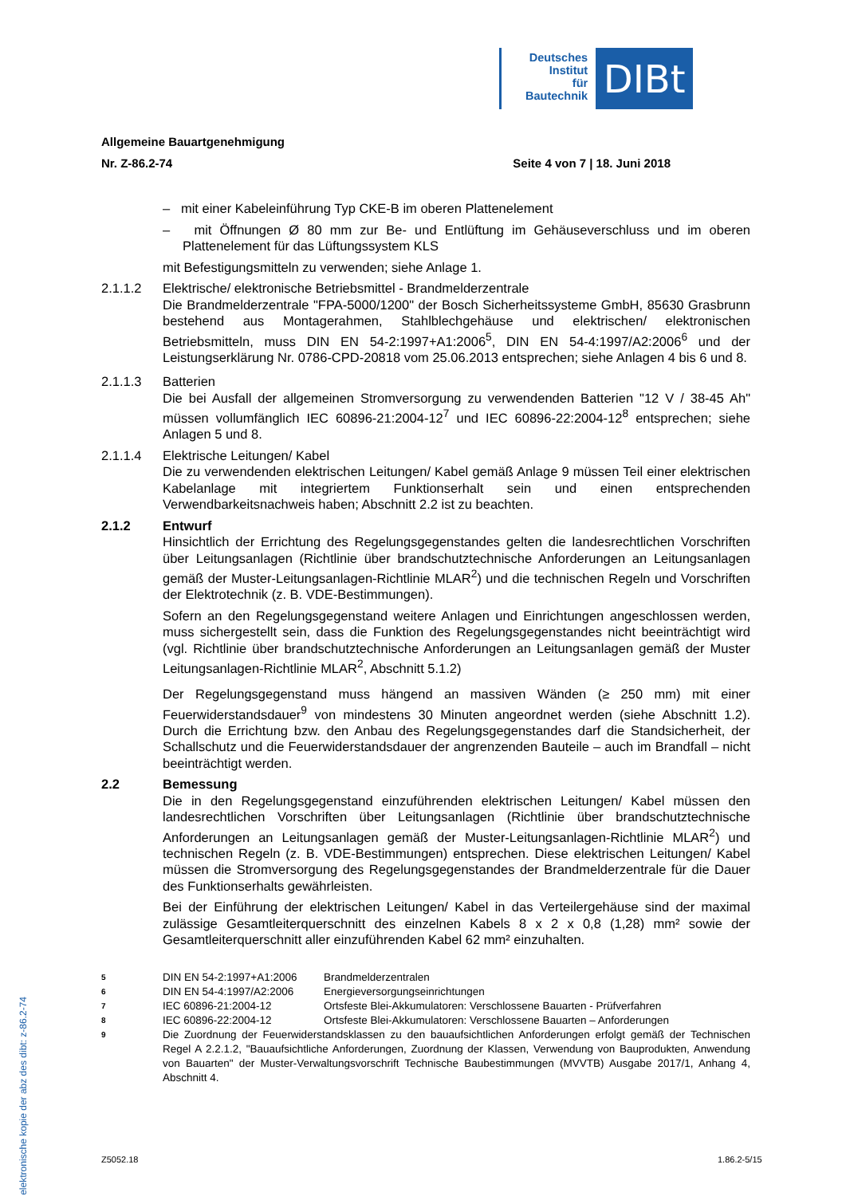Deutsches
Institut
für
Bautechnik
DIBt
elektronische kopie der abz des dibt: z-86.2-74
Allgemeine Bauartgenehmigung
Nr. Z-86.2-74 Seite 4 von 7 | 18. Juni 2018
– mit einer Kabeleinführung Typ CKE-B im oberen Plattenelement
– mit Öffnungen Ø 80 mm zur Be- und Entlüftung im Gehäuseverschluss und im oberen Plattenelement für das Lüftungssystem KLS
mit Befestigungsmitteln zu verwenden; siehe Anlage 1.
2.1.1.2 Elektrische/ elektronische Betriebsmittel - Brandmelderzentrale
Die Brandmelderzentrale "FPA-5000/1200" der Bosch Sicherheitssysteme GmbH, 85630 Grasbrunn bestehend aus Montagerahmen, Stahlblechgehäuse und elektrischen/ elektronischen Betriebsmitteln, muss DIN EN 54-2:1997+A1:2006<sup>5</sup>, DIN EN 54-4:1997/A2:2006<sup>6</sup> und der Leistungserklärung Nr. 0786-CPD-20818 vom 25.06.2013 entsprechen; siehe Anlagen 4 bis 6 und 8.
2.1.1.3 Batterien
Die bei Ausfall der allgemeinen Stromversorgung zu verwendenden Batterien "12 V / 38-45 Ah" müssen vollumfänglich IEC 60896-21:2004-12<sup>7</sup> und IEC 60896-22:2004-12<sup>8</sup> entsprechen; siehe Anlagen 5 und 8.
2.1.1.4 Elektrische Leitungen/ Kabel
Die zu verwendenden elektrischen Leitungen/ Kabel gemäß Anlage 9 müssen Teil einer elektrischen Kabelanlage mit integriertem Funktionserhalt sein und einen entsprechenden Verwendbarkeitsnachweis haben; Abschnitt 2.2 ist zu beachten.
2.1.2 Entwurf
Hinsichtlich der Errichtung des Regelungsgegenstandes gelten die landesrechtlichen Vorschriften über Leitungsanlagen (Richtlinie über brandschutztechnische Anforderungen an Leitungsanlagen gemäß der Muster-Leitungsanlagen-Richtlinie MLAR<sup>2</sup>) und die technischen Regeln und Vorschriften der Elektrotechnik (z. B. VDE-Bestimmungen).
Sofern an den Regelungsgegenstand weitere Anlagen und Einrichtungen angeschlossen werden, muss sichergestellt sein, dass die Funktion des Regelungsgegenstandes nicht beeinträchtigt wird (vgl. Richtlinie über brandschutztechnische Anforderungen an Leitungsanlagen gemäß der Muster Leitungsanlagen-Richtlinie MLAR<sup>2</sup>, Abschnitt 5.1.2)
Der Regelungsgegenstand muss hängend an massiven Wänden (≥ 250 mm) mit einer Feuerwiderstandsdauer<sup>9</sup> von mindestens 30 Minuten angeordnet werden (siehe Abschnitt 1.2). Durch die Errichtung bzw. den Anbau des Regelungsgegenstandes darf die Standsicherheit, der Schallschutz und die Feuerwiderstandsdauer der angrenzenden Bauteile – auch im Brandfall – nicht beeinträchtigt werden.
2.2 Bemessung
Die in den Regelungsgegenstand einzuführenden elektrischen Leitungen/ Kabel müssen den landesrechtlichen Vorschriften über Leitungsanlagen (Richtlinie über brandschutztechnische Anforderungen an Leitungsanlagen gemäß der Muster-Leitungsanlagen-Richtlinie MLAR<sup>2</sup>) und technischen Regeln (z. B. VDE-Bestimmungen) entsprechen. Diese elektrischen Leitungen/ Kabel müssen die Stromversorgung des Regelungsgegenstandes der Brandmelderzentrale für die Dauer des Funktionserhalts gewährleisten.
Bei der Einführung der elektrischen Leitungen/ Kabel in das Verteilergehäuse sind der maximal zulässige Gesamtleiterquerschnitt des einzelnen Kabels 8 x 2 x 0,8 (1,28) mm² sowie der Gesamtleiterquerschnitt aller einzuführenden Kabel 62 mm² einzuhalten.
5 DIN EN 54-2:1997+A1:2006 Brandmelderzentralen
6 DIN EN 54-4:1997/A2:2006 Energieversorgungseinrichtungen
7 IEC 60896-21:2004-12 Ortsfeste Blei-Akkumulatoren: Verschlossene Bauarten - Prüfverfahren
8 IEC 60896-22:2004-12 Ortsfeste Blei-Akkumulatoren: Verschlossene Bauarten – Anforderungen
9 Die Zuordnung der Feuerwiderstandsklassen zu den bauaufsichtlichen Anforderungen erfolgt gemäß der Technischen Regel A 2.2.1.2, "Bauaufsichtliche Anforderungen, Zuordnung der Klassen, Verwendung von Bauprodukten, Anwendung von Bauarten" der Muster-Verwaltungsvorschrift Technische Baubestimmungen (MVVTB) Ausgabe 2017/1, Anhang 4, Abschnitt 4.
Z5052.18 1.86.2-5/15